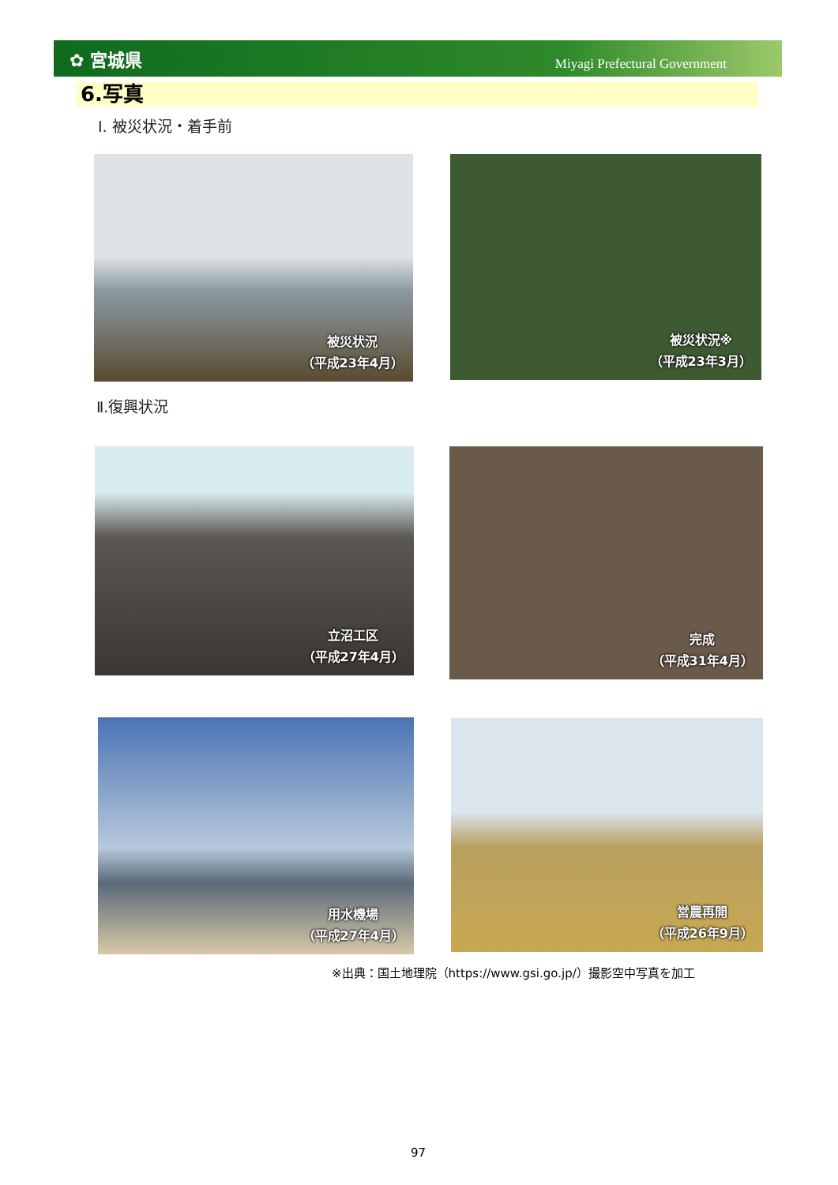✿ 宮城県 Miyagi Prefectural Government
6.写真
Ⅰ. 被災状況・着手前
被災状況
（平成23年4月）
被災状況※
（平成23年3月）
Ⅱ.復興状況
立沼工区
（平成27年4月）
完成
（平成31年4月）
用水機場
（平成27年4月）
営農再開
（平成26年9月）
※出典：国土地理院（https://www.gsi.go.jp/）撮影空中写真を加工
97